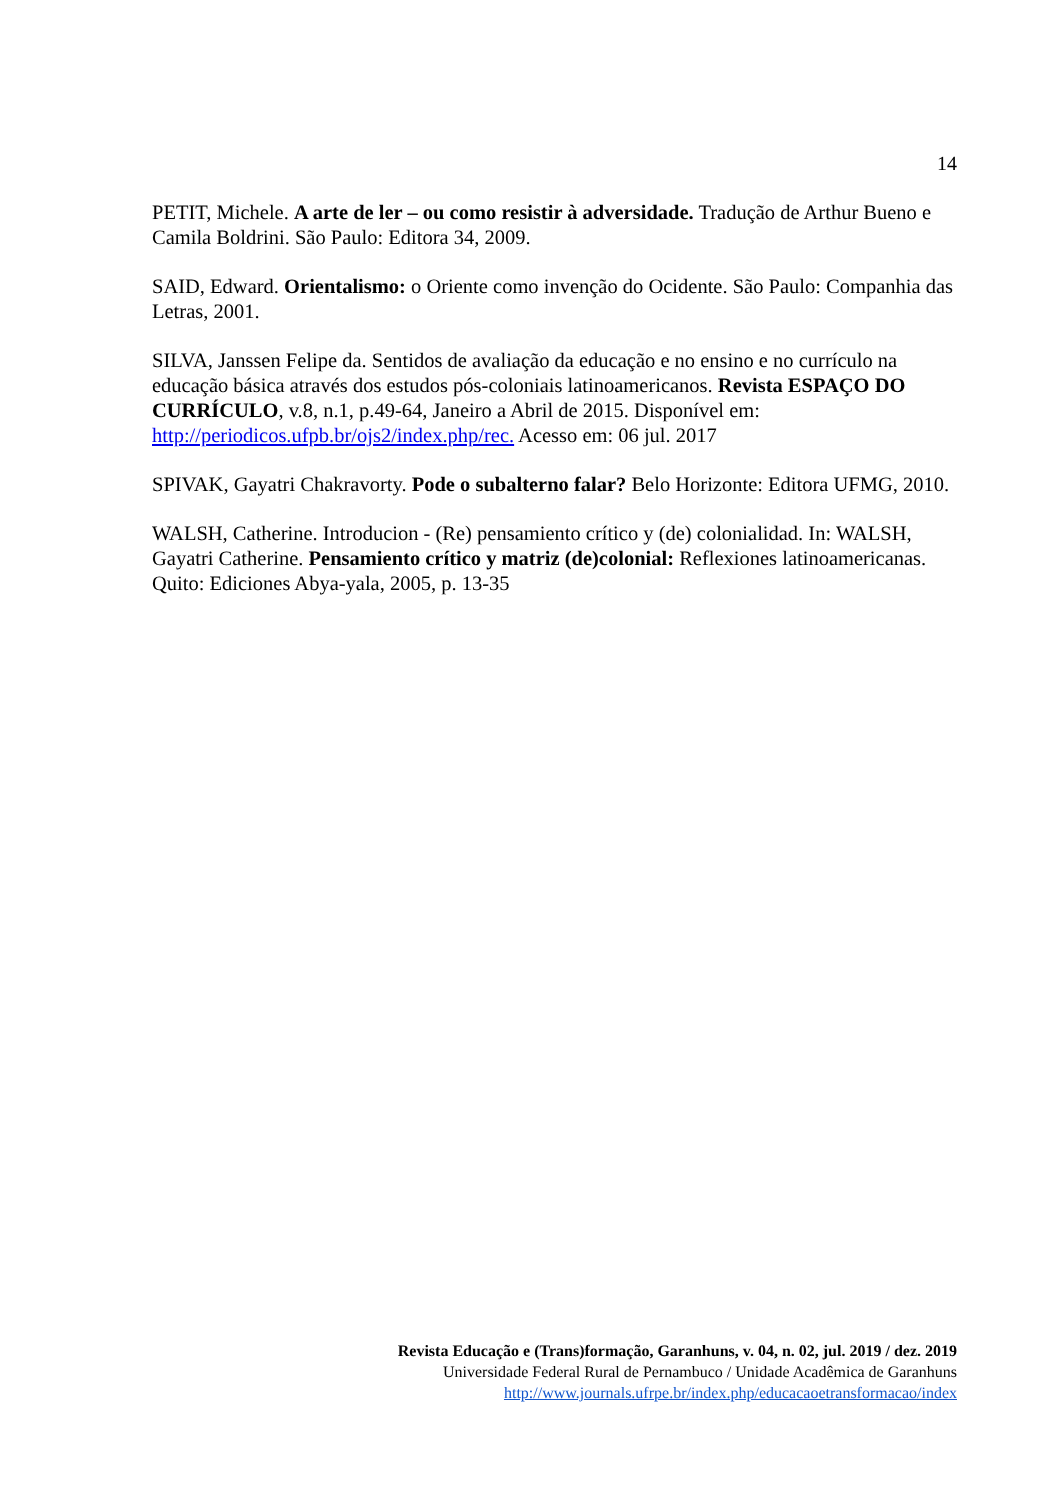14
PETIT, Michele. A arte de ler – ou como resistir à adversidade. Tradução de Arthur Bueno e Camila Boldrini. São Paulo: Editora 34, 2009.
SAID, Edward. Orientalismo: o Oriente como invenção do Ocidente. São Paulo: Companhia das Letras, 2001.
SILVA, Janssen Felipe da. Sentidos de avaliação da educação e no ensino e no currículo na educação básica através dos estudos pós-coloniais latinoamericanos. Revista ESPAÇO DO CURRÍCULO, v.8, n.1, p.49-64, Janeiro a Abril de 2015. Disponível em: http://periodicos.ufpb.br/ojs2/index.php/rec. Acesso em: 06 jul. 2017
SPIVAK, Gayatri Chakravorty. Pode o subalterno falar? Belo Horizonte: Editora UFMG, 2010.
WALSH, Catherine. Introducion - (Re) pensamiento crítico y (de) colonialidad. In: WALSH, Gayatri Catherine. Pensamiento crítico y matriz (de)colonial: Reflexiones latinoamericanas. Quito: Ediciones Abya-yala, 2005, p. 13-35
Revista Educação e (Trans)formação, Garanhuns, v. 04, n. 02, jul. 2019 / dez. 2019
Universidade Federal Rural de Pernambuco / Unidade Acadêmica de Garanhuns
http://www.journals.ufrpe.br/index.php/educacaoetransformacao/index